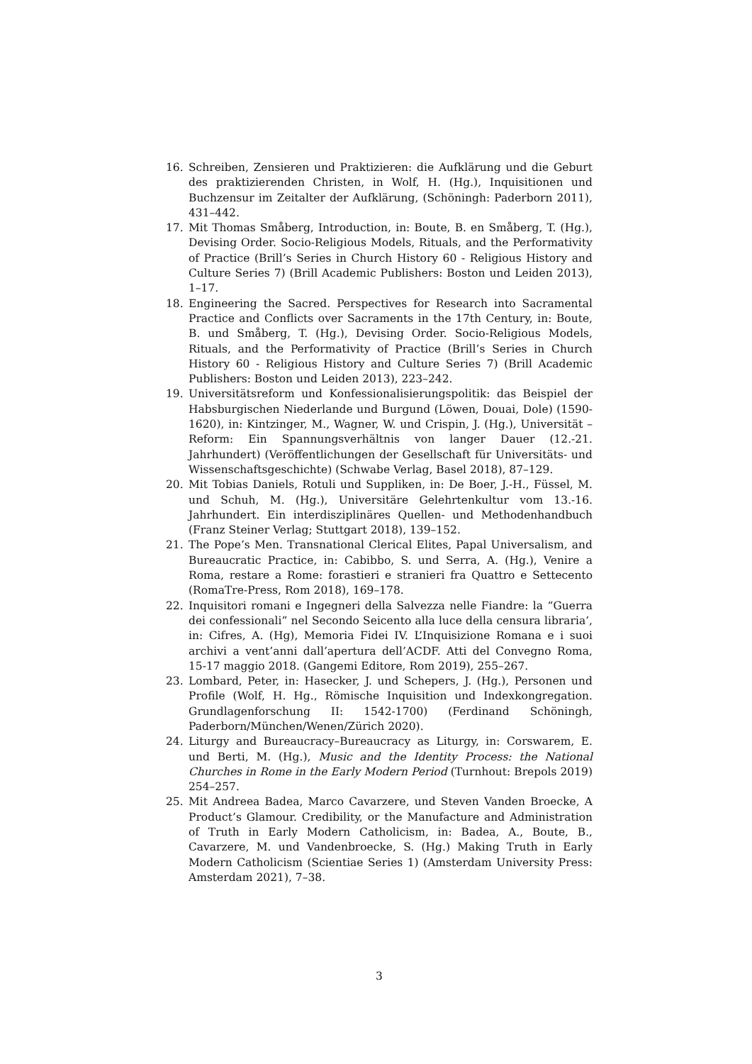16. Schreiben, Zensieren und Praktizieren: die Aufklärung und die Geburt des praktizierenden Christen, in Wolf, H. (Hg.), Inquisitionen und Buchzensur im Zeitalter der Aufklärung, (Schöningh: Paderborn 2011), 431–442.
17. Mit Thomas Småberg, Introduction, in: Boute, B. en Småberg, T. (Hg.), Devising Order. Socio-Religious Models, Rituals, and the Performativity of Practice (Brill’s Series in Church History 60 - Religious History and Culture Series 7) (Brill Academic Publishers: Boston und Leiden 2013), 1–17.
18. Engineering the Sacred. Perspectives for Research into Sacramental Practice and Conflicts over Sacraments in the 17th Century, in: Boute, B. und Småberg, T. (Hg.), Devising Order. Socio-Religious Models, Rituals, and the Performativity of Practice (Brill’s Series in Church History 60 - Religious History and Culture Series 7) (Brill Academic Publishers: Boston und Leiden 2013), 223–242.
19. Universitätsreform und Konfessionalisierungspolitik: das Beispiel der Habsburgischen Niederlande und Burgund (Löwen, Douai, Dole) (1590-1620), in: Kintzinger, M., Wagner, W. und Crispin, J. (Hg.), Universität – Reform: Ein Spannungsverhältnis von langer Dauer (12.-21. Jahrhundert) (Veröffentlichungen der Gesellschaft für Universitäts- und Wissenschaftsgeschichte) (Schwabe Verlag, Basel 2018), 87–129.
20. Mit Tobias Daniels, Rotuli und Suppliken, in: De Boer, J.-H., Füssel, M. und Schuh, M. (Hg.), Universitäre Gelehrtenkultur vom 13.-16. Jahrhundert. Ein interdisziplinäres Quellen- und Methodenhandbuch (Franz Steiner Verlag; Stuttgart 2018), 139–152.
21. The Pope’s Men. Transnational Clerical Elites, Papal Universalism, and Bureaucratic Practice, in: Cabibbo, S. und Serra, A. (Hg.), Venire a Roma, restare a Rome: forastieri e stranieri fra Quattro e Settecento (RomaTre-Press, Rom 2018), 169–178.
22. Inquisitori romani e Ingegneri della Salvezza nelle Fiandre: la “Guerra dei confessionali” nel Secondo Seicento alla luce della censura libraria’, in: Cifres, A. (Hg), Memoria Fidei IV. L’Inquisizione Romana e i suoi archivi a vent’anni dall’apertura dell’ACDF. Atti del Convegno Roma, 15-17 maggio 2018. (Gangemi Editore, Rom 2019), 255–267.
23. Lombard, Peter, in: Hasecker, J. und Schepers, J. (Hg.), Personen und Profile (Wolf, H. Hg., Römische Inquisition und Indexkongregation. Grundlagenforschung II: 1542-1700) (Ferdinand Schöningh, Paderborn/München/Wenen/Zürich 2020).
24. Liturgy and Bureaucracy–Bureaucracy as Liturgy, in: Corswarem, E. und Berti, M. (Hg.), Music and the Identity Process: the National Churches in Rome in the Early Modern Period (Turnhout: Brepols 2019) 254–257.
25. Mit Andreea Badea, Marco Cavarzere, und Steven Vanden Broecke, A Product’s Glamour. Credibility, or the Manufacture and Administration of Truth in Early Modern Catholicism, in: Badea, A., Boute, B., Cavarzere, M. und Vandenbroecke, S. (Hg.) Making Truth in Early Modern Catholicism (Scientiae Series 1) (Amsterdam University Press: Amsterdam 2021), 7–38.
3